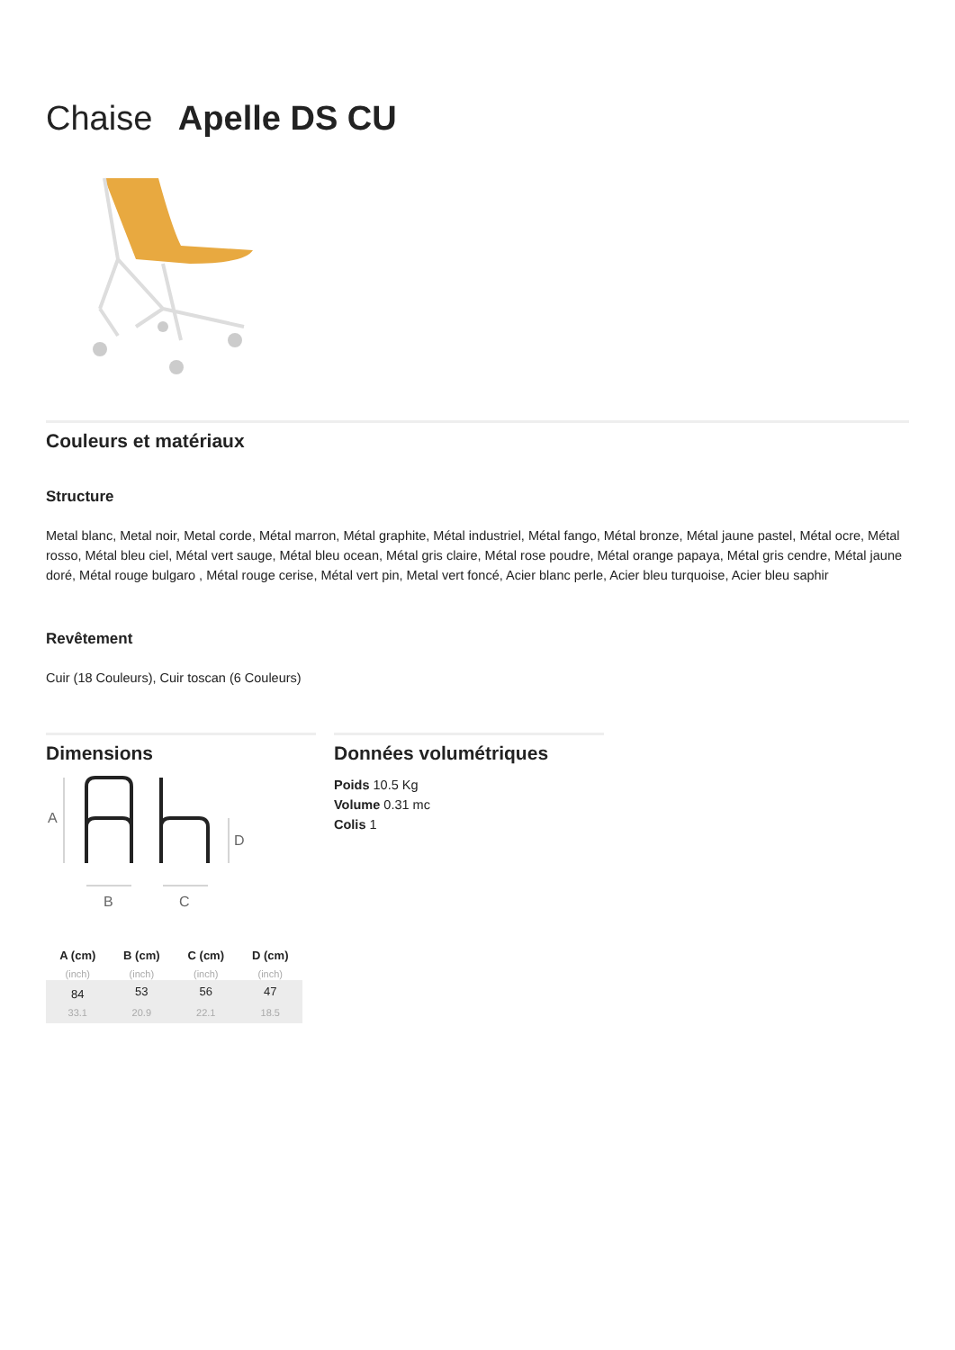Chaise Apelle DS CU
Couleurs et matériaux
Structure
Metal blanc, Metal noir, Metal corde, Métal marron, Métal graphite, Métal industriel, Métal fango, Métal bronze, Métal jaune pastel, Métal ocre, Métal rosso, Métal bleu ciel, Métal vert sauge, Métal bleu ocean, Métal gris claire, Métal rose poudre, Métal orange papaya, Métal gris cendre, Métal jaune doré, Métal rouge bulgaro , Métal rouge cerise, Métal vert pin, Metal vert foncé, Acier blanc perle, Acier bleu turquoise, Acier bleu saphir
Revêtement
Cuir (18 Couleurs), Cuir toscan (6 Couleurs)
Dimensions
A
D
B
C
| A (cm) | B (cm) | C (cm) | D (cm) |
| --- | --- | --- | --- |
| (inch) | (inch) | (inch) | (inch) |
| 84 | 53 | 56 | 47 |
| 33.1 | 20.9 | 22.1 | 18.5 |
Données volumétriques
Poids 10.5 Kg
Volume 0.31 mc
Colis 1